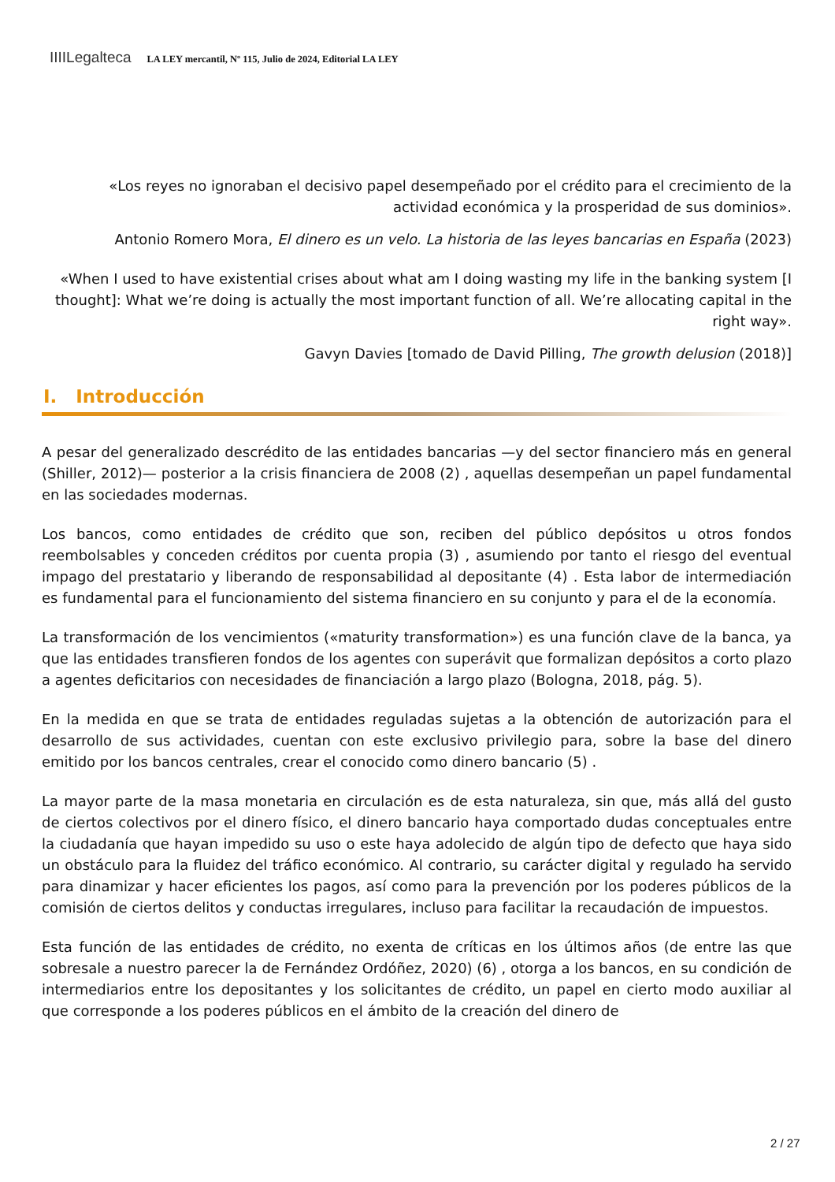IIIILegalteca LA LEY mercantil, Nº 115, Julio de 2024, Editorial LA LEY
«Los reyes no ignoraban el decisivo papel desempeñado por el crédito para el crecimiento de la actividad económica y la prosperidad de sus dominios».
Antonio Romero Mora, El dinero es un velo. La historia de las leyes bancarias en España (2023)
«When I used to have existential crises about what am I doing wasting my life in the banking system [I thought]: What we’re doing is actually the most important function of all. We’re allocating capital in the right way».
Gavyn Davies [tomado de David Pilling, The growth delusion (2018)]
I. Introducción
A pesar del generalizado descrédito de las entidades bancarias —y del sector financiero más en general (Shiller, 2012)— posterior a la crisis financiera de 2008 (2) , aquellas desempeñan un papel fundamental en las sociedades modernas.
Los bancos, como entidades de crédito que son, reciben del público depósitos u otros fondos reembolsables y conceden créditos por cuenta propia (3) , asumiendo por tanto el riesgo del eventual impago del prestatario y liberando de responsabilidad al depositante (4) . Esta labor de intermediación es fundamental para el funcionamiento del sistema financiero en su conjunto y para el de la economía.
La transformación de los vencimientos («maturity transformation») es una función clave de la banca, ya que las entidades transfieren fondos de los agentes con superávit que formalizan depósitos a corto plazo a agentes deficitarios con necesidades de financiación a largo plazo (Bologna, 2018, pág. 5).
En la medida en que se trata de entidades reguladas sujetas a la obtención de autorización para el desarrollo de sus actividades, cuentan con este exclusivo privilegio para, sobre la base del dinero emitido por los bancos centrales, crear el conocido como dinero bancario (5) .
La mayor parte de la masa monetaria en circulación es de esta naturaleza, sin que, más allá del gusto de ciertos colectivos por el dinero físico, el dinero bancario haya comportado dudas conceptuales entre la ciudadanía que hayan impedido su uso o este haya adolecido de algún tipo de defecto que haya sido un obstáculo para la fluidez del tráfico económico. Al contrario, su carácter digital y regulado ha servido para dinamizar y hacer eficientes los pagos, así como para la prevención por los poderes públicos de la comisión de ciertos delitos y conductas irregulares, incluso para facilitar la recaudación de impuestos.
Esta función de las entidades de crédito, no exenta de críticas en los últimos años (de entre las que sobresale a nuestro parecer la de Fernández Ordóñez, 2020) (6) , otorga a los bancos, en su condición de intermediarios entre los depositantes y los solicitantes de crédito, un papel en cierto modo auxiliar al que corresponde a los poderes públicos en el ámbito de la creación del dinero de
2 / 27